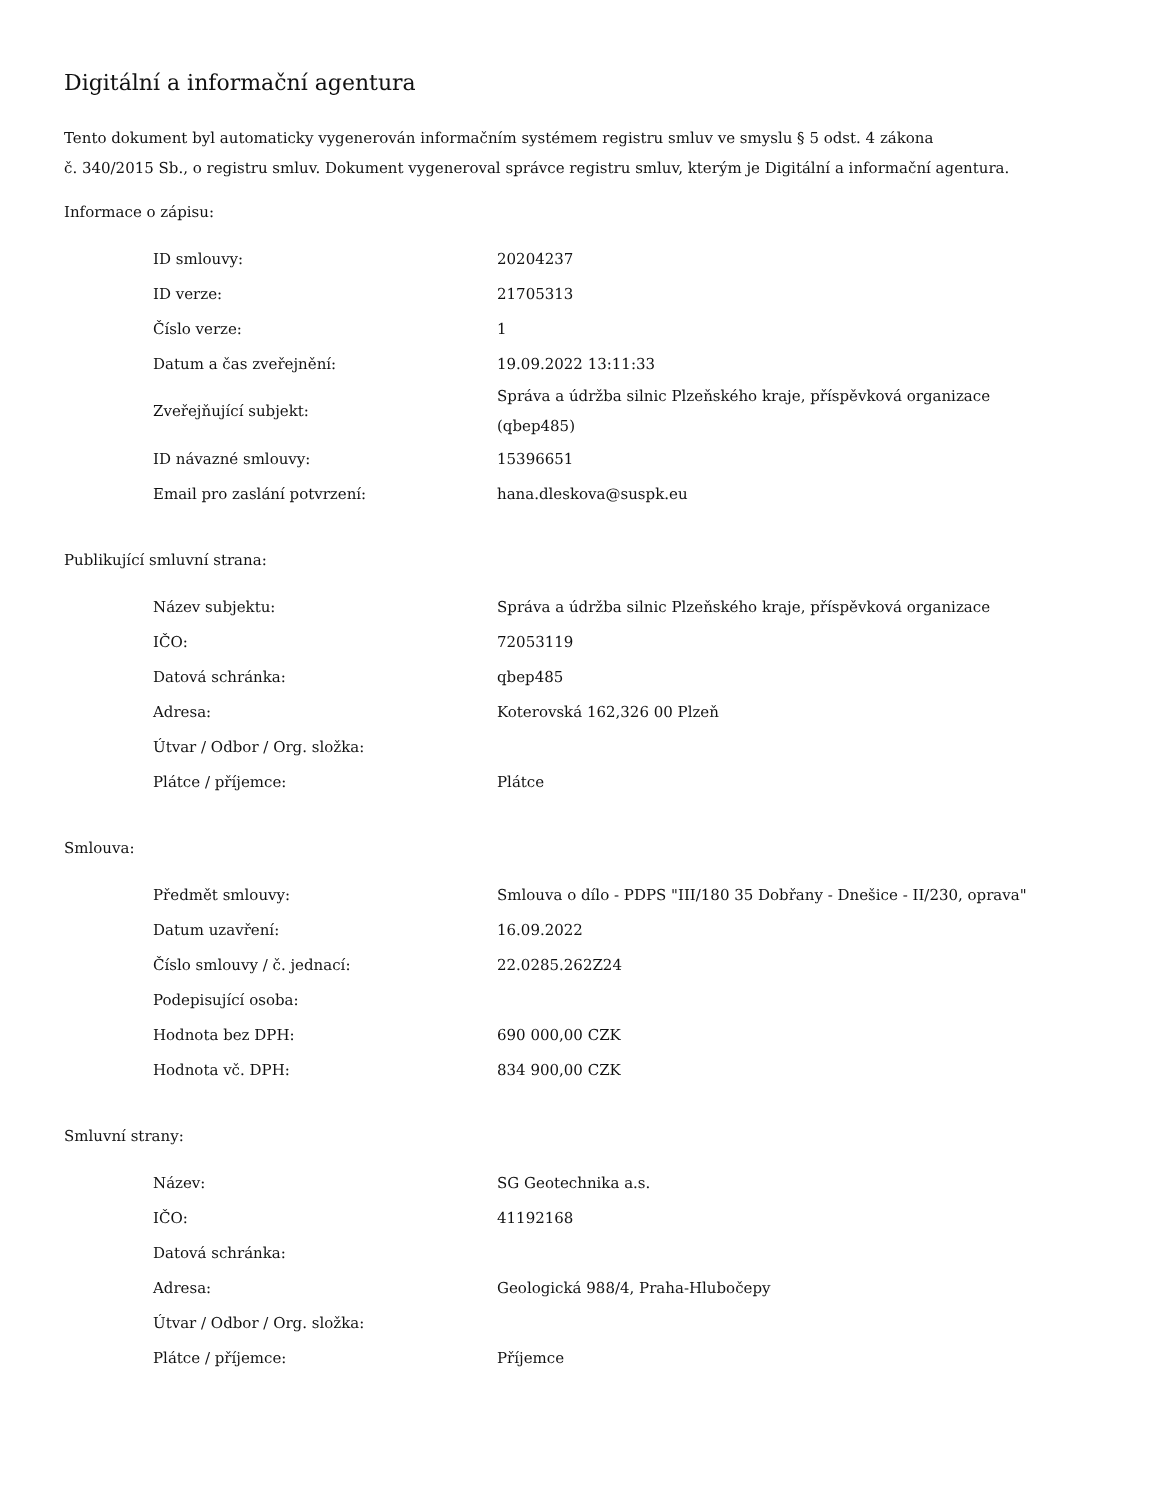Digitální a informační agentura
Tento dokument byl automaticky vygenerován informačním systémem registru smluv ve smyslu § 5 odst. 4 zákona
č. 340/2015 Sb., o registru smluv. Dokument vygeneroval správce registru smluv, kterým je Digitální a informační agentura.
Informace o zápisu:
| ID smlouvy: | 20204237 |
| ID verze: | 21705313 |
| Číslo verze: | 1 |
| Datum a čas zveřejnění: | 19.09.2022 13:11:33 |
| Zveřejňující subjekt: | Správa a údržba silnic Plzeňského kraje, příspěvková organizace (qbep485) |
| ID návazné smlouvy: | 15396651 |
| Email pro zaslání potvrzení: | hana.dleskova@suspk.eu |
Publikující smluvní strana:
| Název subjektu: | Správa a údržba silnic Plzeňského kraje, příspěvková organizace |
| IČO: | 72053119 |
| Datová schránka: | qbep485 |
| Adresa: | Koterovská 162,326 00 Plzeň |
| Útvar / Odbor / Org. složka: | |
| Plátce / příjemce: | Plátce |
Smlouva:
| Předmět smlouvy: | Smlouva o dílo - PDPS "III/180 35 Dobřany - Dnešice - II/230, oprava" |
| Datum uzavření: | 16.09.2022 |
| Číslo smlouvy / č. jednací: | 22.0285.262Z24 |
| Podepisující osoba: | |
| Hodnota bez DPH: | 690 000,00 CZK |
| Hodnota vč. DPH: | 834 900,00 CZK |
Smluvní strany:
| Název: | SG Geotechnika a.s. |
| IČO: | 41192168 |
| Datová schránka: | |
| Adresa: | Geologická 988/4, Praha-Hlubočepy |
| Útvar / Odbor / Org. složka: | |
| Plátce / příjemce: | Příjemce |